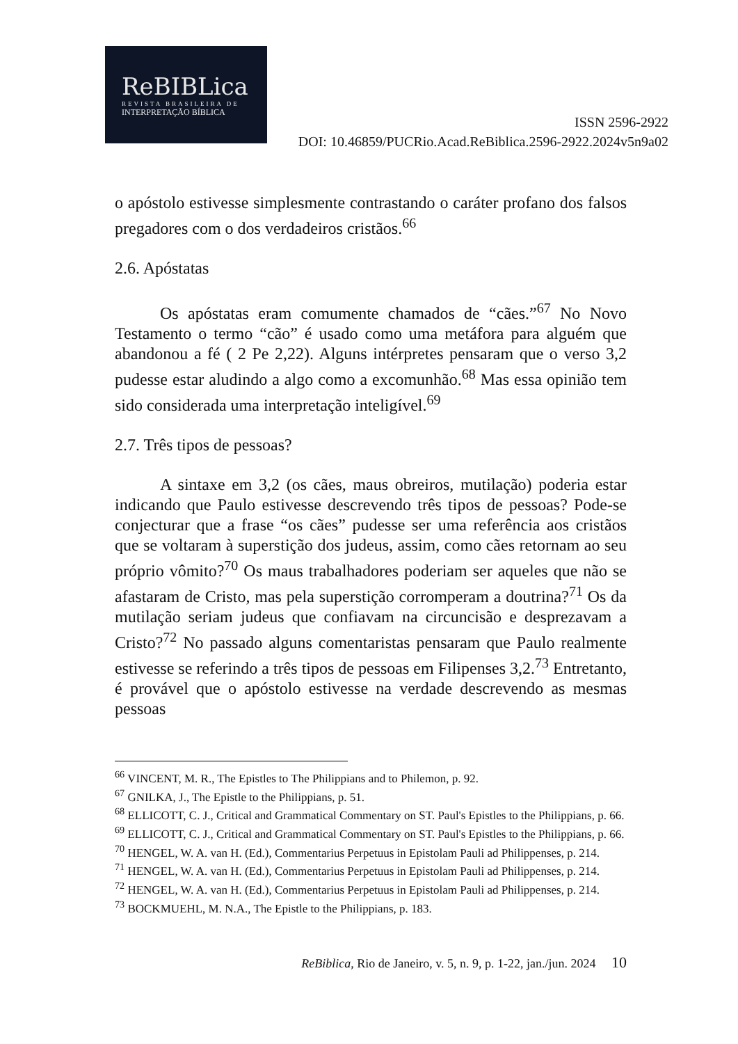ReBIBLica
REVISTA BRASILEIRA DE
INTERPRETAÇÃO BÍBLICA
ISSN 2596-2922
DOI: 10.46859/PUCRio.Acad.ReBiblica.2596-2922.2024v5n9a02
o apóstolo estivesse simplesmente contrastando o caráter profano dos falsos pregadores com o dos verdadeiros cristãos.<sup>66</sup>
2.6. Apóstatas
Os apóstatas eram comumente chamados de “cães.”<sup>67</sup> No Novo Testamento o termo “cão” é usado como uma metáfora para alguém que abandonou a fé ( 2 Pe 2,22). Alguns intérpretes pensaram que o verso 3,2 pudesse estar aludindo a algo como a excomunhão.<sup>68</sup> Mas essa opinião tem sido considerada uma interpretação inteligível.<sup>69</sup>
2.7. Três tipos de pessoas?
A sintaxe em 3,2 (os cães, maus obreiros, mutilação) poderia estar indicando que Paulo estivesse descrevendo três tipos de pessoas? Pode-se conjecturar que a frase “os cães” pudesse ser uma referência aos cristãos que se voltaram à superstição dos judeus, assim, como cães retornam ao seu próprio vômito?<sup>70</sup> Os maus trabalhadores poderiam ser aqueles que não se afastaram de Cristo, mas pela superstição corromperam a doutrina?<sup>71</sup> Os da mutilação seriam judeus que confiavam na circuncisão e desprezavam a Cristo?<sup>72</sup> No passado alguns comentaristas pensaram que Paulo realmente estivesse se referindo a três tipos de pessoas em Filipenses 3,2.<sup>73</sup> Entretanto, é provável que o apóstolo estivesse na verdade descrevendo as mesmas pessoas
<sup>66</sup> VINCENT, M. R., The Epistles to The Philippians and to Philemon, p. 92.
<sup>67</sup> GNILKA, J., The Epistle to the Philippians, p. 51.
<sup>68</sup> ELLICOTT, C. J., Critical and Grammatical Commentary on ST. Paul's Epistles to the Philippians, p. 66.
<sup>69</sup> ELLICOTT, C. J., Critical and Grammatical Commentary on ST. Paul's Epistles to the Philippians, p. 66.
<sup>70</sup> HENGEL, W. A. van H. (Ed.), Commentarius Perpetuus in Epistolam Pauli ad Philippenses, p. 214.
<sup>71</sup> HENGEL, W. A. van H. (Ed.), Commentarius Perpetuus in Epistolam Pauli ad Philippenses, p. 214.
<sup>72</sup> HENGEL, W. A. van H. (Ed.), Commentarius Perpetuus in Epistolam Pauli ad Philippenses, p. 214.
<sup>73</sup> BOCKMUEHL, M. N.A., The Epistle to the Philippians, p. 183.
ReBiblica, Rio de Janeiro, v. 5, n. 9, p. 1-22, jan./jun. 2024 10